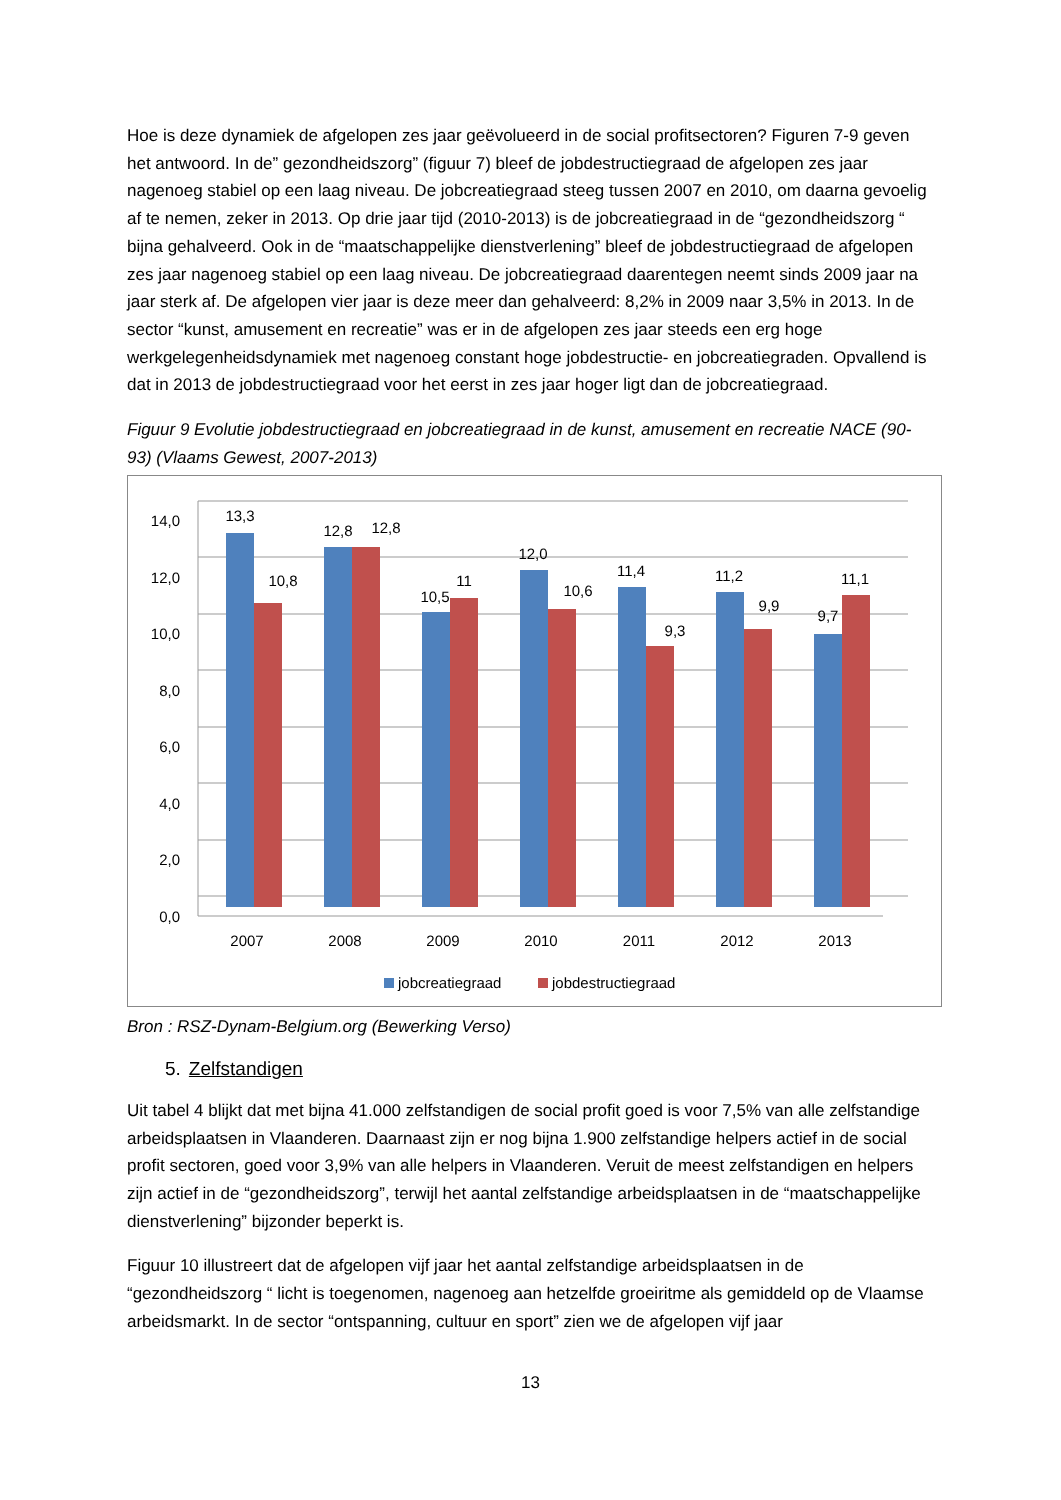Hoe is deze dynamiek de afgelopen zes jaar geëvolueerd in de social profitsectoren? Figuren 7-9 geven het antwoord. In de” gezondheidszorg” (figuur 7) bleef de jobdestructiegraad de afgelopen zes jaar nagenoeg stabiel op een laag niveau. De jobcreatiegraad steeg tussen 2007 en 2010, om daarna gevoelig af te nemen, zeker in 2013. Op drie jaar tijd (2010-2013) is de jobcreatiegraad in de “gezondheidszorg “ bijna gehalveerd. Ook in de “maatschappelijke dienstverlening” bleef de jobdestructiegraad de afgelopen zes jaar nagenoeg stabiel op een laag niveau. De jobcreatiegraad daarentegen neemt sinds 2009 jaar na jaar sterk af. De afgelopen vier jaar is deze meer dan gehalveerd: 8,2% in 2009 naar 3,5% in 2013. In de sector “kunst, amusement en recreatie” was er in de afgelopen zes jaar steeds een erg hoge werkgelegenheidsdynamiek met nagenoeg constant hoge jobdestructie- en jobcreatiegraden. Opvallend is dat in 2013 de jobdestructiegraad voor het eerst in zes jaar hoger ligt dan de jobcreatiegraad.
Figuur 9 Evolutie jobdestructiegraad en jobcreatiegraad in de kunst, amusement en recreatie NACE (90-93) (Vlaams Gewest, 2007-2013)
14,0
12,0
10,0
8,0
6,0
4,0
2,0
0,0
13,3
10,8
12,8
12,8
10,5
11
12,0
10,6
11,4
9,3
11,2
9,9
9,7
11,1
2007
2008
2009
2010
2011
2012
2013
jobcreatiegraad
jobdestructiegraad
Bron : RSZ-Dynam-Belgium.org (Bewerking Verso)
5. Zelfstandigen
Uit tabel 4 blijkt dat met bijna 41.000 zelfstandigen de social profit goed is voor 7,5% van alle zelfstandige arbeidsplaatsen in Vlaanderen. Daarnaast zijn er nog bijna 1.900 zelfstandige helpers actief in de social profit sectoren, goed voor 3,9% van alle helpers in Vlaanderen. Veruit de meest zelfstandigen en helpers zijn actief in de “gezondheidszorg”, terwijl het aantal zelfstandige arbeidsplaatsen in de “maatschappelijke dienstverlening” bijzonder beperkt is.
Figuur 10 illustreert dat de afgelopen vijf jaar het aantal zelfstandige arbeidsplaatsen in de “gezondheidszorg “ licht is toegenomen, nagenoeg aan hetzelfde groeiritme als gemiddeld op de Vlaamse arbeidsmarkt. In de sector “ontspanning, cultuur en sport” zien we de afgelopen vijf jaar
13